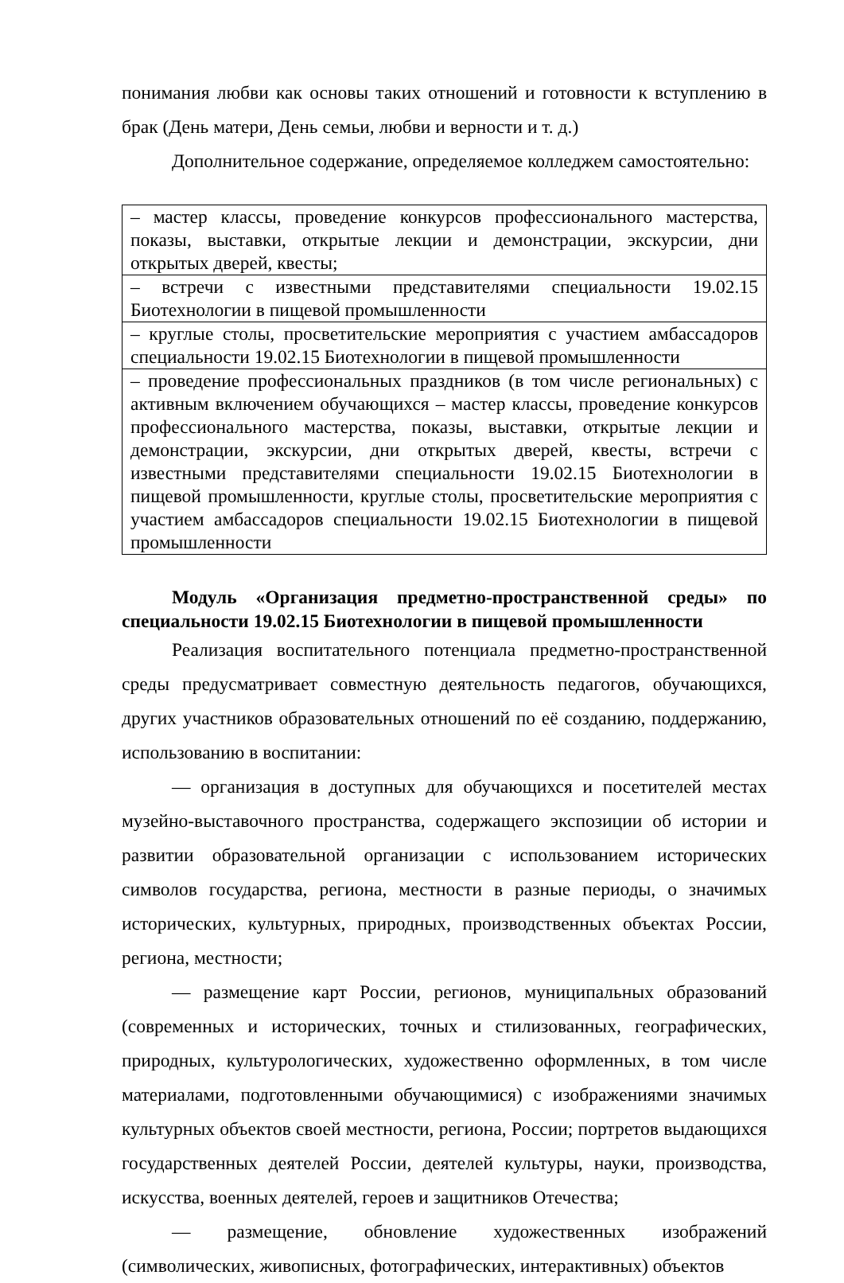понимания любви как основы таких отношений и готовности к вступлению в брак (День матери, День семьи, любви и верности и т. д.)
Дополнительное содержание, определяемое колледжем самостоятельно:
| – мастер классы, проведение конкурсов профессионального мастерства, показы, выставки, открытые лекции и демонстрации, экскурсии, дни открытых дверей, квесты; |
| – встречи с известными представителями специальности 19.02.15 Биотехнологии в пищевой промышленности |
| – круглые столы, просветительские мероприятия с участием амбассадоров специальности 19.02.15 Биотехнологии в пищевой промышленности |
| – проведение профессиональных праздников (в том числе региональных) с активным включением обучающихся – мастер классы, проведение конкурсов профессионального мастерства, показы, выставки, открытые лекции и демонстрации, экскурсии, дни открытых дверей, квесты, встречи с известными представителями специальности 19.02.15 Биотехнологии в пищевой промышленности, круглые столы, просветительские мероприятия с участием амбассадоров специальности 19.02.15 Биотехнологии в пищевой промышленности |
Модуль «Организация предметно-пространственной среды» по специальности 19.02.15 Биотехнологии в пищевой промышленности
Реализация воспитательного потенциала предметно-пространственной среды предусматривает совместную деятельность педагогов, обучающихся, других участников образовательных отношений по её созданию, поддержанию, использованию в воспитании:
— организация в доступных для обучающихся и посетителей местах музейно-выставочного пространства, содержащего экспозиции об истории и развитии образовательной организации с использованием исторических символов государства, региона, местности в разные периоды, о значимых исторических, культурных, природных, производственных объектах России, региона, местности;
— размещение карт России, регионов, муниципальных образований (современных и исторических, точных и стилизованных, географических, природных, культурологических, художественно оформленных, в том числе материалами, подготовленными обучающимися) с изображениями значимых культурных объектов своей местности, региона, России; портретов выдающихся государственных деятелей России, деятелей культуры, науки, производства, искусства, военных деятелей, героев и защитников Отечества;
— размещение, обновление художественных изображений (символических, живописных, фотографических, интерактивных) объектов